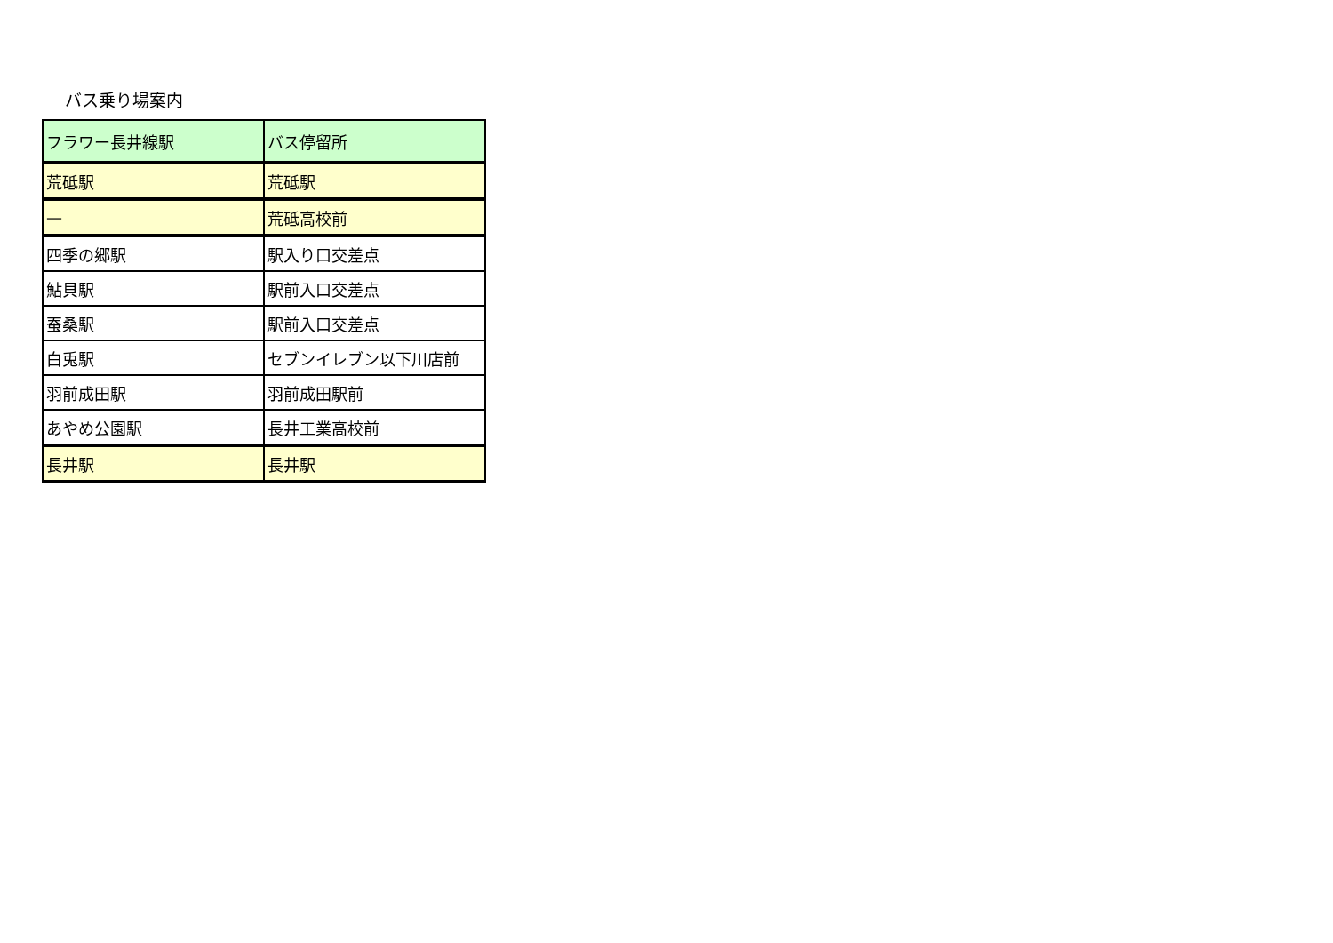バス乗り場案内
| フラワー長井線駅 | バス停留所 |
| 荒砥駅 | 荒砥駅 |
| — | 荒砥高校前 |
| 四季の郷駅 | 駅入り口交差点 |
| 鮎貝駅 | 駅前入口交差点 |
| 蚕桑駅 | 駅前入口交差点 |
| 白兎駅 | セブンイレブン以下川店前 |
| 羽前成田駅 | 羽前成田駅前 |
| あやめ公園駅 | 長井工業高校前 |
| 長井駅 | 長井駅 |